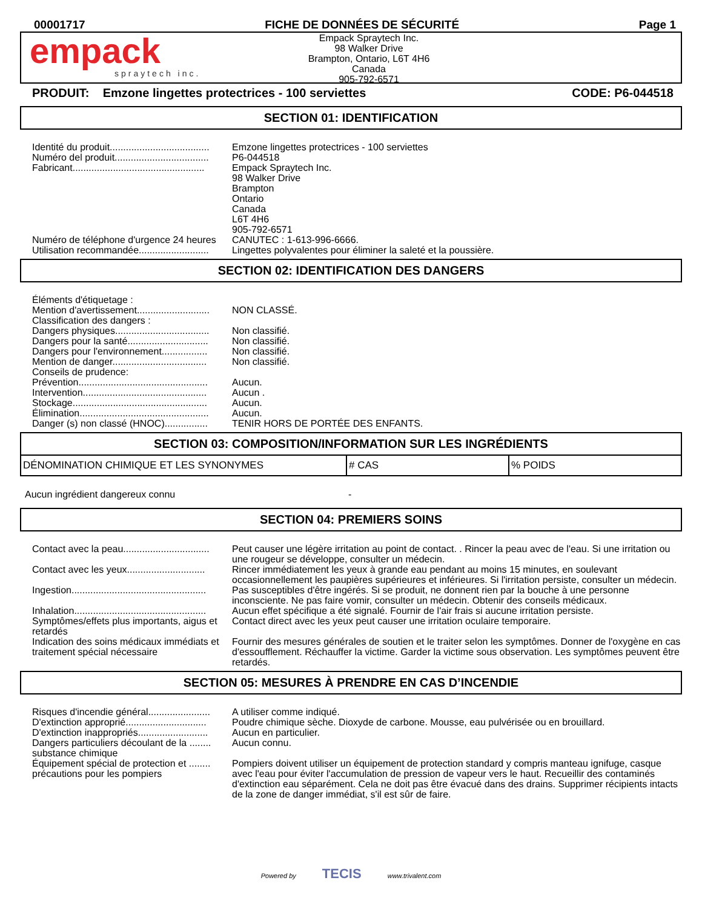00001717 FICHE DE DONNÉES DE SÉCURITÉ Page 1
empack
spraytech inc.
Empack Spraytech Inc.
98 Walker Drive
Brampton, Ontario, L6T 4H6
Canada
905-792-6571
PRODUIT: Emzone lingettes protectrices - 100 serviettes CODE: P6-044518
SECTION 01: IDENTIFICATION
| Identité du produit..................................... | Emzone lingettes protectrices - 100 serviettes |
| Numéro del produit................................... | P6-044518 |
| Fabricant................................................. | Empack Spraytech Inc. 98 Walker Drive Brampton Ontario Canada L6T 4H6 905-792-6571 |
| Numéro de téléphone d'urgence 24 heures | CANUTEC : 1-613-996-6666. |
| Utilisation recommandée.......................... | Lingettes polyvalentes pour éliminer la saleté et la poussière. |
SECTION 02: IDENTIFICATION DES DANGERS
| Éléments d'étiquetage : | |
| Mention d'avertissement........................... | NON CLASSÉ. |
| Classification des dangers : | |
| Dangers physiques................................... | Non classifié. |
| Dangers pour la santé.............................. | Non classifié. |
| Dangers pour l'environnement................. | Non classifié. |
| Mention de danger................................... | Non classifié. |
| Conseils de prudence: | |
| Prévention................................................ | Aucun. |
| Intervention.............................................. | Aucun . |
| Stockage.................................................. | Aucun. |
| Élimination................................................ | Aucun. |
| Danger (s) non classé (HNOC)................ | TENIR HORS DE PORTÉE DES ENFANTS. |
SECTION 03: COMPOSITION/INFORMATION SUR LES INGRÉDIENTS
| DÉNOMINATION CHIMIQUE ET LES SYNONYMES | # CAS | % POIDS |
| Aucun ingrédient dangereux connu | - |
SECTION 04: PREMIERS SOINS
| Contact avec la peau................................ | Peut causer une légère irritation au point de contact. . Rincer la peau avec de l'eau. Si une irritation ou une rougeur se développe, consulter un médecin. |
| Contact avec les yeux............................. | Rincer immédiatement les yeux à grande eau pendant au moins 15 minutes, en soulevant occasionnellement les paupières supérieures et inférieures. Si l'irritation persiste, consulter un médecin. |
| Ingestion.................................................. | Pas susceptibles d'être ingérés. Si se produit, ne donnent rien par la bouche à une personne inconsciente. Ne pas faire vomir, consulter un médecin. Obtenir des conseils médicaux. |
| Inhalation................................................. | Aucun effet spécifique a été signalé. Fournir de l'air frais si aucune irritation persiste. |
| Symptômes/effets plus importants, aigus et retardés | Contact direct avec les yeux peut causer une irritation oculaire temporaire. |
| Indication des soins médicaux immédiats et traitement spécial nécessaire | Fournir des mesures générales de soutien et le traiter selon les symptômes. Donner de l'oxygène en cas d'essoufflement. Réchauffer la victime. Garder la victime sous observation. Les symptômes peuvent être retardés. |
SECTION 05: MESURES À PRENDRE EN CAS D’INCENDIE
| Risques d'incendie général....................... | A utiliser comme indiqué. |
| D'extinction approprié.............................. | Poudre chimique sèche. Dioxyde de carbone. Mousse, eau pulvérisée ou en brouillard. |
| D'extinction inappropriés.......................... | Aucun en particulier. |
| Dangers particuliers découlant de la ........ substance chimique | Aucun connu. |
| Équipement spécial de protection et ........ précautions pour les pompiers | Pompiers doivent utiliser un équipement de protection standard y compris manteau ignifuge, casque avec l'eau pour éviter l'accumulation de pression de vapeur vers le haut. Recueillir des contaminés d'extinction eau séparément. Cela ne doit pas être évacué dans des drains. Supprimer récipients intacts de la zone de danger immédiat, s'il est sûr de faire. |
Powered by TECIS www.trivalent.com